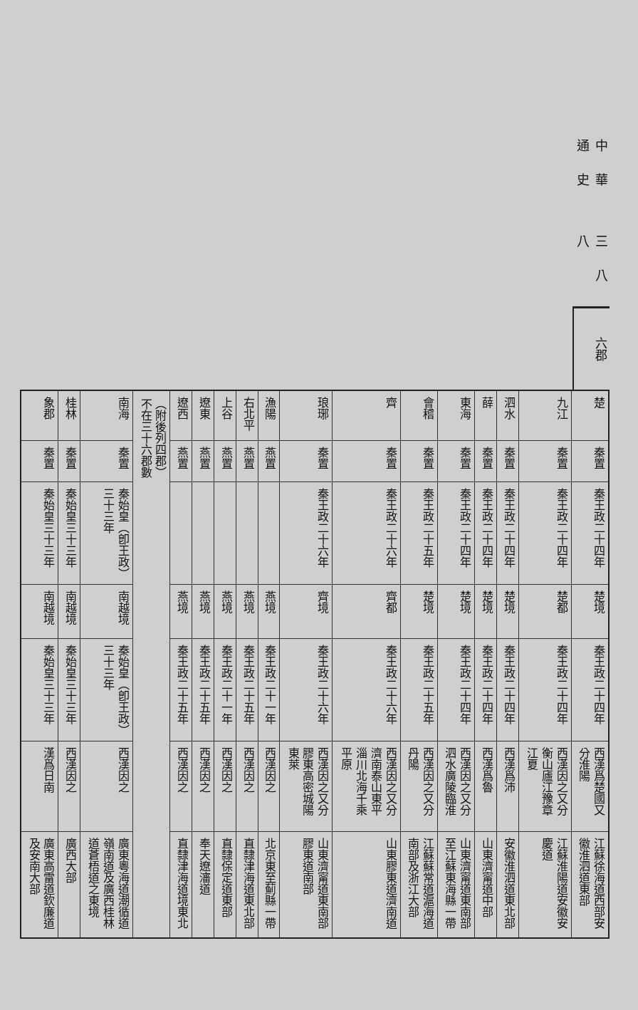中華通史 三八八
六 郡
| 楚 | 秦置 | 秦王政二十四年 | 楚境 | 秦王政二十四年 | 西漢爲楚國又分淮陽 | 江蘇徐海道西部安徽淮泗道東部 |
| 九江 | 秦置 | 秦王政二十四年 | 楚都 | 秦王政二十四年 | 西漢因之又分衡山廬江豫章江夏 | 江蘇淮陽道安徽安慶道 |
| 泗水 | 秦置 | 秦王政二十四年 | 楚境 | 秦王政二十四年 | 西漢爲沛 | 安徽淮泗道東北部 |
| 薛 | 秦置 | 秦王政二十四年 | 楚境 | 秦王政二十四年 | 西漢爲魯 | 山東濟甯道中部 |
| 東海 | 秦置 | 秦王政二十四年 | 楚境 | 秦王政二十四年 | 西漢因之又分泗水廣陵臨淮 | 山東濟甯道東南部至江蘇東海縣一帶 |
| 會稽 | 秦置 | 秦王政二十五年 | 楚境 | 秦王政二十五年 | 西漢因之又分丹陽 | 江蘇蘇常道滬海道南部及浙江大部 |
| 齊 | 秦置 | 秦王政二十六年 | 齊都 | 秦王政二十六年 | 西漢因之又分濟南泰山東平淄川北海千乘平原 | 山東膠東道濟南道 |
| 琅琊 | 秦置 | 秦王政二十六年 | 齊境 | 秦王政二十六年 | 西漢因之又分膠東高密城陽東萊 | 山東濟甯道東南部膠東道南部 |
| 漁陽 | 燕置 | | 燕境 | 秦王政二十一年 | 西漢因之 | 北京東至薊縣一帶 |
| 右北平 | 燕置 | | 燕境 | 秦王政二十五年 | 西漢因之 | 直隸津海道東北部 |
| 上谷 | 燕置 | | 燕境 | 秦王政二十一年 | 西漢因之 | 直隸保定道東部 |
| 遼東 | 燕置 | | 燕境 | 秦王政二十五年 | 西漢因之 | 奉天遼瀋道 |
| 遼西 | 燕置 | | 燕境 | 秦王政二十五年 | 西漢因之 | 直隸津海道境東北 |
| （附後列四郡） 不在三十六郡數 | | | | | | |
| 南海 | 秦置 | 秦始皇（卽王政）三十三年 | 南越境 | 秦始皇（卽王政）三十三年 | 西漢因之 | 廣東粵海道潮循道嶺南道及廣西桂林道蒼梧道之東境 |
| 桂林 | 秦置 | 秦始皇三十三年 | 南越境 | 秦始皇三十三年 | 西漢因之 | 廣西大部 |
| 象郡 | 秦置 | 秦始皇三十三年 | 南越境 | 秦始皇三十三年 | 漢爲日南 | 廣東高雷道欽廉道及安南大部 |